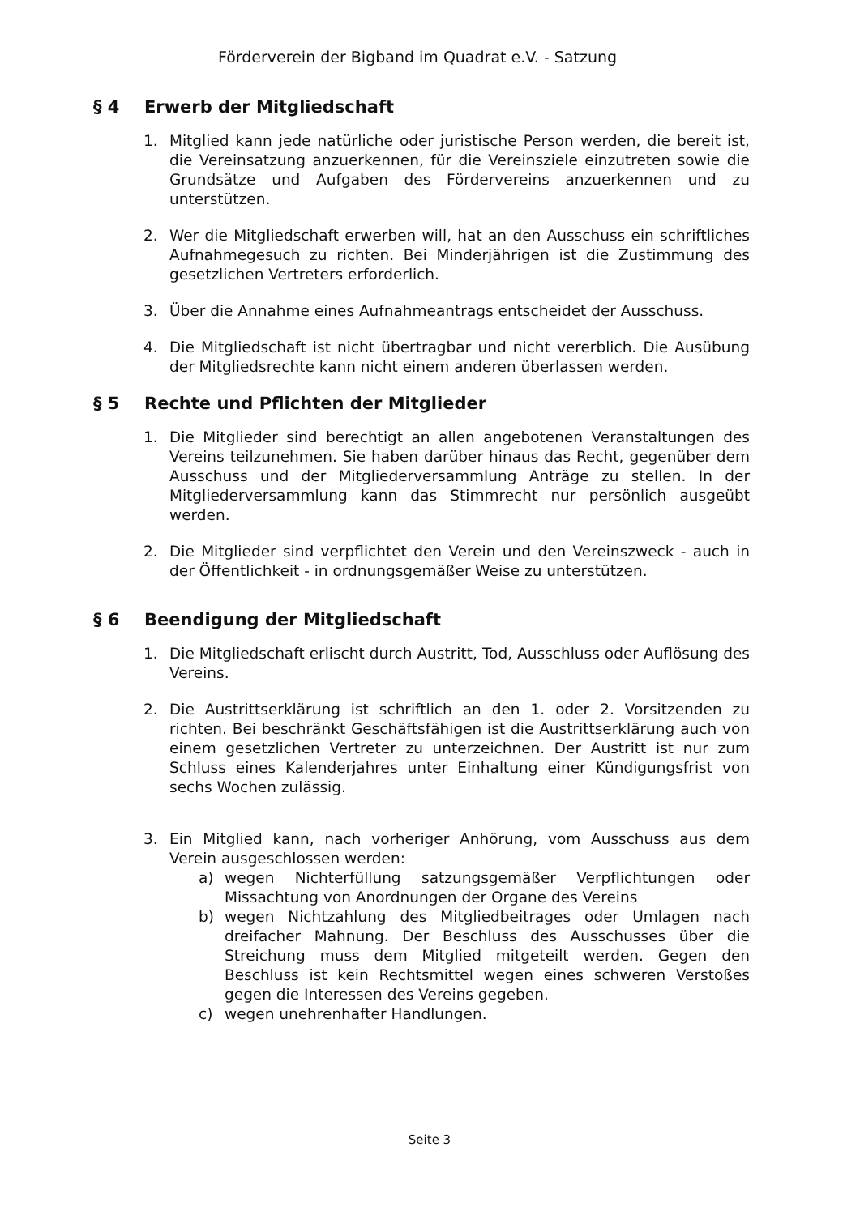Förderverein der Bigband im Quadrat e.V. - Satzung
§ 4 Erwerb der Mitgliedschaft
1. Mitglied kann jede natürliche oder juristische Person werden, die bereit ist, die Vereinsatzung anzuerkennen, für die Vereinsziele einzutreten sowie die Grundsätze und Aufgaben des Fördervereins anzuerkennen und zu unterstützen.
2. Wer die Mitgliedschaft erwerben will, hat an den Ausschuss ein schriftliches Aufnahmegesuch zu richten. Bei Minderjährigen ist die Zustimmung des gesetzlichen Vertreters erforderlich.
3. Über die Annahme eines Aufnahmeantrags entscheidet der Ausschuss.
4. Die Mitgliedschaft ist nicht übertragbar und nicht vererblich. Die Ausübung der Mitgliedsrechte kann nicht einem anderen überlassen werden.
§ 5 Rechte und Pflichten der Mitglieder
1. Die Mitglieder sind berechtigt an allen angebotenen Veranstaltungen des Vereins teilzunehmen. Sie haben darüber hinaus das Recht, gegenüber dem Ausschuss und der Mitgliederversammlung Anträge zu stellen. In der Mitgliederversammlung kann das Stimmrecht nur persönlich ausgeübt werden.
2. Die Mitglieder sind verpflichtet den Verein und den Vereinszweck - auch in der Öffentlichkeit - in ordnungsgemäßer Weise zu unterstützen.
§ 6 Beendigung der Mitgliedschaft
1. Die Mitgliedschaft erlischt durch Austritt, Tod, Ausschluss oder Auflösung des Vereins.
2. Die Austrittserklärung ist schriftlich an den 1. oder 2. Vorsitzenden zu richten. Bei beschränkt Geschäftsfähigen ist die Austrittserklärung auch von einem gesetzlichen Vertreter zu unterzeichnen. Der Austritt ist nur zum Schluss eines Kalenderjahres unter Einhaltung einer Kündigungsfrist von sechs Wochen zulässig.
3. Ein Mitglied kann, nach vorheriger Anhörung, vom Ausschuss aus dem Verein ausgeschlossen werden:
a) wegen Nichterfüllung satzungsgemäßer Verpflichtungen oder Missachtung von Anordnungen der Organe des Vereins
b) wegen Nichtzahlung des Mitgliedbeitrages oder Umlagen nach dreifacher Mahnung. Der Beschluss des Ausschusses über die Streichung muss dem Mitglied mitgeteilt werden. Gegen den Beschluss ist kein Rechtsmittel wegen eines schweren Verstoßes gegen die Interessen des Vereins gegeben.
c) wegen unehrenhafter Handlungen.
Seite 3